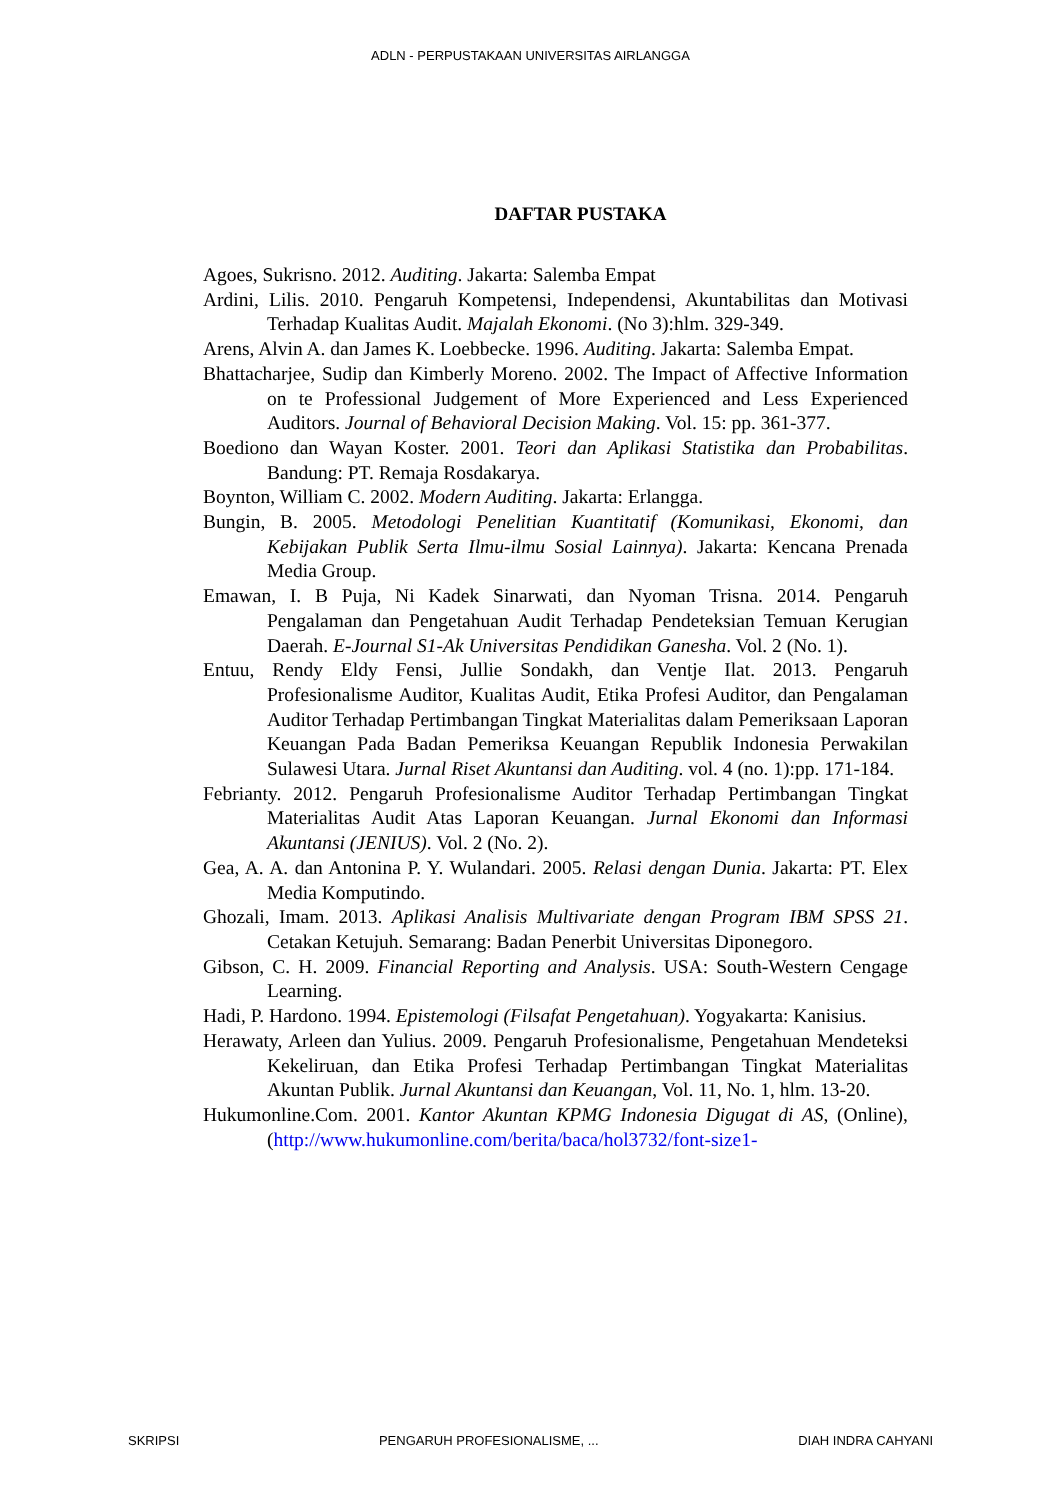ADLN - PERPUSTAKAAN UNIVERSITAS AIRLANGGA
DAFTAR PUSTAKA
Agoes, Sukrisno. 2012. Auditing. Jakarta: Salemba Empat
Ardini, Lilis. 2010. Pengaruh Kompetensi, Independensi, Akuntabilitas dan Motivasi Terhadap Kualitas Audit. Majalah Ekonomi. (No 3):hlm. 329-349.
Arens, Alvin A. dan James K. Loebbecke. 1996. Auditing. Jakarta: Salemba Empat.
Bhattacharjee, Sudip dan Kimberly Moreno. 2002. The Impact of Affective Information on te Professional Judgement of More Experienced and Less Experienced Auditors. Journal of Behavioral Decision Making. Vol. 15: pp. 361-377.
Boediono dan Wayan Koster. 2001. Teori dan Aplikasi Statistika dan Probabilitas. Bandung: PT. Remaja Rosdakarya.
Boynton, William C. 2002. Modern Auditing. Jakarta: Erlangga.
Bungin, B. 2005. Metodologi Penelitian Kuantitatif (Komunikasi, Ekonomi, dan Kebijakan Publik Serta Ilmu-ilmu Sosial Lainnya). Jakarta: Kencana Prenada Media Group.
Emawan, I. B Puja, Ni Kadek Sinarwati, dan Nyoman Trisna. 2014. Pengaruh Pengalaman dan Pengetahuan Audit Terhadap Pendeteksian Temuan Kerugian Daerah. E-Journal S1-Ak Universitas Pendidikan Ganesha. Vol. 2 (No. 1).
Entuu, Rendy Eldy Fensi, Jullie Sondakh, dan Ventje Ilat. 2013. Pengaruh Profesionalisme Auditor, Kualitas Audit, Etika Profesi Auditor, dan Pengalaman Auditor Terhadap Pertimbangan Tingkat Materialitas dalam Pemeriksaan Laporan Keuangan Pada Badan Pemeriksa Keuangan Republik Indonesia Perwakilan Sulawesi Utara. Jurnal Riset Akuntansi dan Auditing. vol. 4 (no. 1):pp. 171-184.
Febrianty. 2012. Pengaruh Profesionalisme Auditor Terhadap Pertimbangan Tingkat Materialitas Audit Atas Laporan Keuangan. Jurnal Ekonomi dan Informasi Akuntansi (JENIUS). Vol. 2 (No. 2).
Gea, A. A. dan Antonina P. Y. Wulandari. 2005. Relasi dengan Dunia. Jakarta: PT. Elex Media Komputindo.
Ghozali, Imam. 2013. Aplikasi Analisis Multivariate dengan Program IBM SPSS 21. Cetakan Ketujuh. Semarang: Badan Penerbit Universitas Diponegoro.
Gibson, C. H. 2009. Financial Reporting and Analysis. USA: South-Western Cengage Learning.
Hadi, P. Hardono. 1994. Epistemologi (Filsafat Pengetahuan). Yogyakarta: Kanisius.
Herawaty, Arleen dan Yulius. 2009. Pengaruh Profesionalisme, Pengetahuan Mendeteksi Kekeliruan, dan Etika Profesi Terhadap Pertimbangan Tingkat Materialitas Akuntan Publik. Jurnal Akuntansi dan Keuangan, Vol. 11, No. 1, hlm. 13-20.
Hukumonline.Com. 2001. Kantor Akuntan KPMG Indonesia Digugat di AS, (Online), (http://www.hukumonline.com/berita/baca/hol3732/font-size1-
SKRIPSI PENGARUH PROFESIONALISME, ... DIAH INDRA CAHYANI